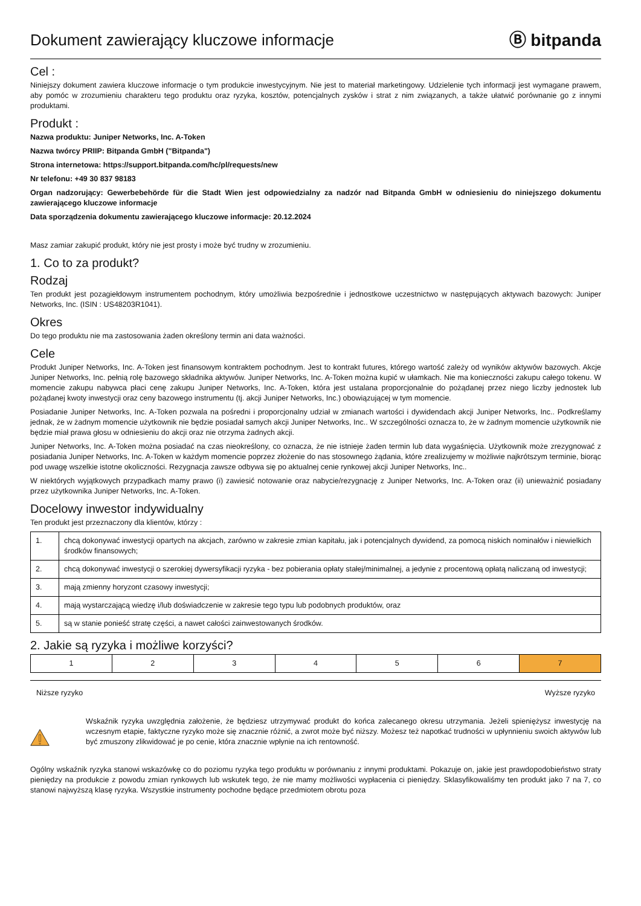Dokument zawierający kluczowe informacje
Ⓑ bitpanda
Cel :
Niniejszy dokument zawiera kluczowe informacje o tym produkcie inwestycyjnym. Nie jest to materiał marketingowy. Udzielenie tych informacji jest wymagane prawem, aby pomóc w zrozumieniu charakteru tego produktu oraz ryzyka, kosztów, potencjalnych zysków i strat z nim związanych, a także ułatwić porównanie go z innymi produktami.
Produkt :
Nazwa produktu: Juniper Networks, Inc. A-Token
Nazwa twórcy PRIIP: Bitpanda GmbH ("Bitpanda")
Strona internetowa: https://support.bitpanda.com/hc/pl/requests/new
Nr telefonu: +49 30 837 98183
Organ nadzorujący: Gewerbebehörde für die Stadt Wien jest odpowiedzialny za nadzór nad Bitpanda GmbH w odniesieniu do niniejszego dokumentu zawierającego kluczowe informacje
Data sporządzenia dokumentu zawierającego kluczowe informacje: 20.12.2024
Masz zamiar zakupić produkt, który nie jest prosty i może być trudny w zrozumieniu.
1. Co to za produkt?
Rodzaj
Ten produkt jest pozagiełdowym instrumentem pochodnym, który umożliwia bezpośrednie i jednostkowe uczestnictwo w następujących aktywach bazowych: Juniper Networks, Inc. (ISIN : US48203R1041).
Okres
Do tego produktu nie ma zastosowania żaden określony termin ani data ważności.
Cele
Produkt Juniper Networks, Inc. A-Token jest finansowym kontraktem pochodnym. Jest to kontrakt futures, którego wartość zależy od wyników aktywów bazowych. Akcje Juniper Networks, Inc. pełnią rolę bazowego składnika aktywów. Juniper Networks, Inc. A-Token można kupić w ułamkach. Nie ma konieczności zakupu całego tokenu. W momencie zakupu nabywca płaci cenę zakupu Juniper Networks, Inc. A-Token, która jest ustalana proporcjonalnie do pożądanej przez niego liczby jednostek lub pożądanej kwoty inwestycji oraz ceny bazowego instrumentu (tj. akcji Juniper Networks, Inc.) obowiązującej w tym momencie.
Posiadanie Juniper Networks, Inc. A-Token pozwala na pośredni i proporcjonalny udział w zmianach wartości i dywidendach akcji Juniper Networks, Inc.. Podkreślamy jednak, że w żadnym momencie użytkownik nie będzie posiadał samych akcji Juniper Networks, Inc.. W szczególności oznacza to, że w żadnym momencie użytkownik nie będzie miał prawa głosu w odniesieniu do akcji oraz nie otrzyma żadnych akcji.
Juniper Networks, Inc. A-Token można posiadać na czas nieokreślony, co oznacza, że nie istnieje żaden termin lub data wygaśnięcia. Użytkownik może zrezygnować z posiadania Juniper Networks, Inc. A-Token w każdym momencie poprzez złożenie do nas stosownego żądania, które zrealizujemy w możliwie najkrótszym terminie, biorąc pod uwagę wszelkie istotne okoliczności. Rezygnacja zawsze odbywa się po aktualnej cenie rynkowej akcji Juniper Networks, Inc..
W niektórych wyjątkowych przypadkach mamy prawo (i) zawiesić notowanie oraz nabycie/rezygnację z Juniper Networks, Inc. A-Token oraz (ii) unieważnić posiadany przez użytkownika Juniper Networks, Inc. A-Token.
Docelowy inwestor indywidualny
Ten produkt jest przeznaczony dla klientów, którzy :
| 1. | chcą dokonywać inwestycji opartych na akcjach, zarówno w zakresie zmian kapitału, jak i potencjalnych dywidend, za pomocą niskich nominałów i niewielkich środków finansowych; |
| 2. | chcą dokonywać inwestycji o szerokiej dywersyfikacji ryzyka - bez pobierania opłaty stałej/minimalnej, a jedynie z procentową opłatą naliczaną od inwestycji; |
| 3. | mają zmienny horyzont czasowy inwestycji; |
| 4. | mają wystarczającą wiedzę i/lub doświadczenie w zakresie tego typu lub podobnych produktów, oraz |
| 5. | są w stanie ponieść stratę części, a nawet całości zainwestowanych środków. |
2. Jakie są ryzyka i możliwe korzyści?
| 1 | 2 | 3 | 4 | 5 | 6 | 7 |
Niższe ryzyko Wyższe ryzyko
Wskaźnik ryzyka uwzględnia założenie, że będziesz utrzymywać produkt do końca zalecanego okresu utrzymania. Jeżeli spieniężysz inwestycję na wczesnym etapie, faktyczne ryzyko może się znacznie różnić, a zwrot może być niższy. Możesz też napotkać trudności w upłynnieniu swoich aktywów lub być zmuszony zlikwidować je po cenie, która znacznie wpłynie na ich rentowność.
Ogólny wskaźnik ryzyka stanowi wskazówkę co do poziomu ryzyka tego produktu w porównaniu z innymi produktami. Pokazuje on, jakie jest prawdopodobieństwo straty pieniędzy na produkcie z powodu zmian rynkowych lub wskutek tego, że nie mamy możliwości wypłacenia ci pieniędzy. Sklasyfikowaliśmy ten produkt jako 7 na 7, co stanowi najwyższą klasę ryzyka. Wszystkie instrumenty pochodne będące przedmiotem obrotu poza